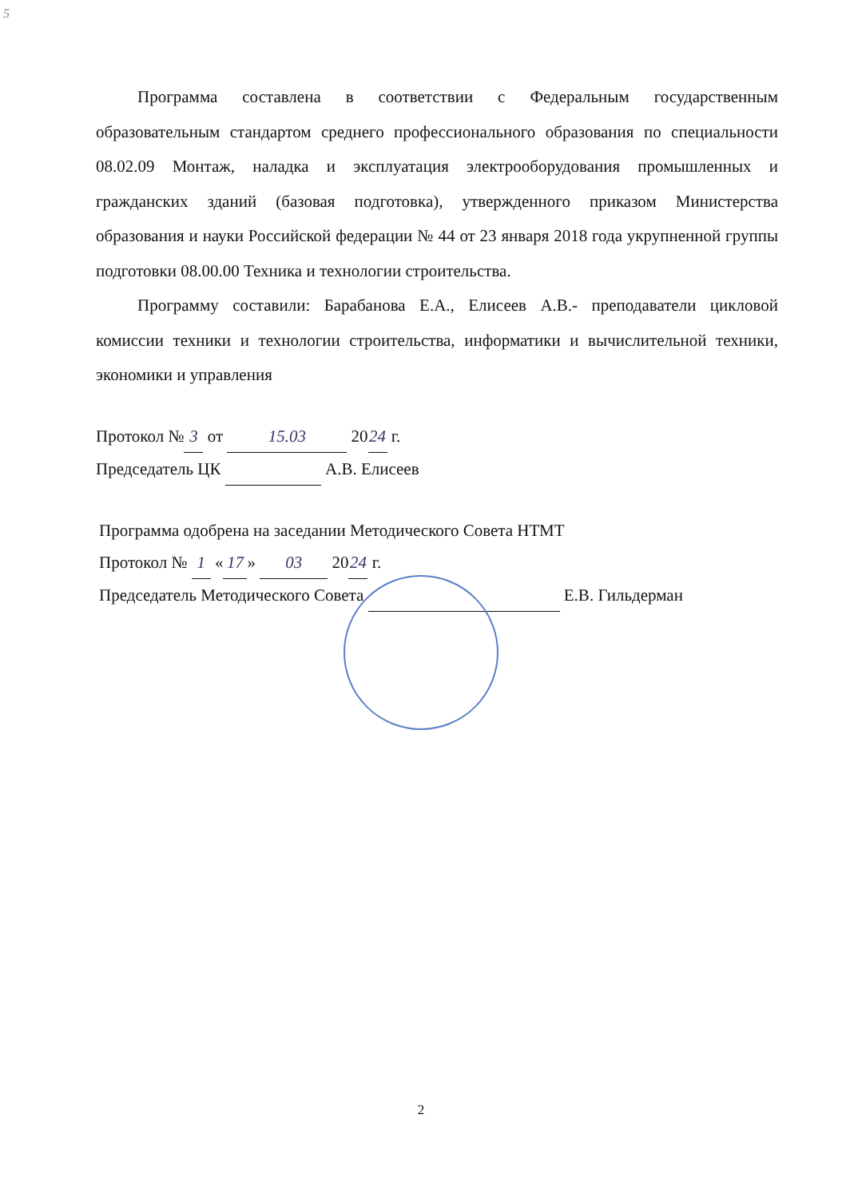5
Программа составлена в соответствии с Федеральным государственным образовательным стандартом среднего профессионального образования по специальности 08.02.09 Монтаж, наладка и эксплуатация электрооборудования промышленных и гражданских зданий (базовая подготовка), утвержденного приказом Министерства образования и науки Российской федерации № 44 от 23 января 2018 года укрупненной группы подготовки 08.00.00 Техника и технологии строительства.
Программу составили: Барабанова Е.А., Елисеев А.В.- преподаватели цикловой комиссии техники и технологии строительства, информатики и вычислительной техники, экономики и управления
Протокол № 3 от 15.03 20 24 г.
Председатель ЦК А.В. Елисеев
Программа одобрена на заседании Методического Совета НТМТ
Протокол № 1 « 17 » 03 20 24 г.
Председатель Методического Совета Е.В. Гильдерман
2